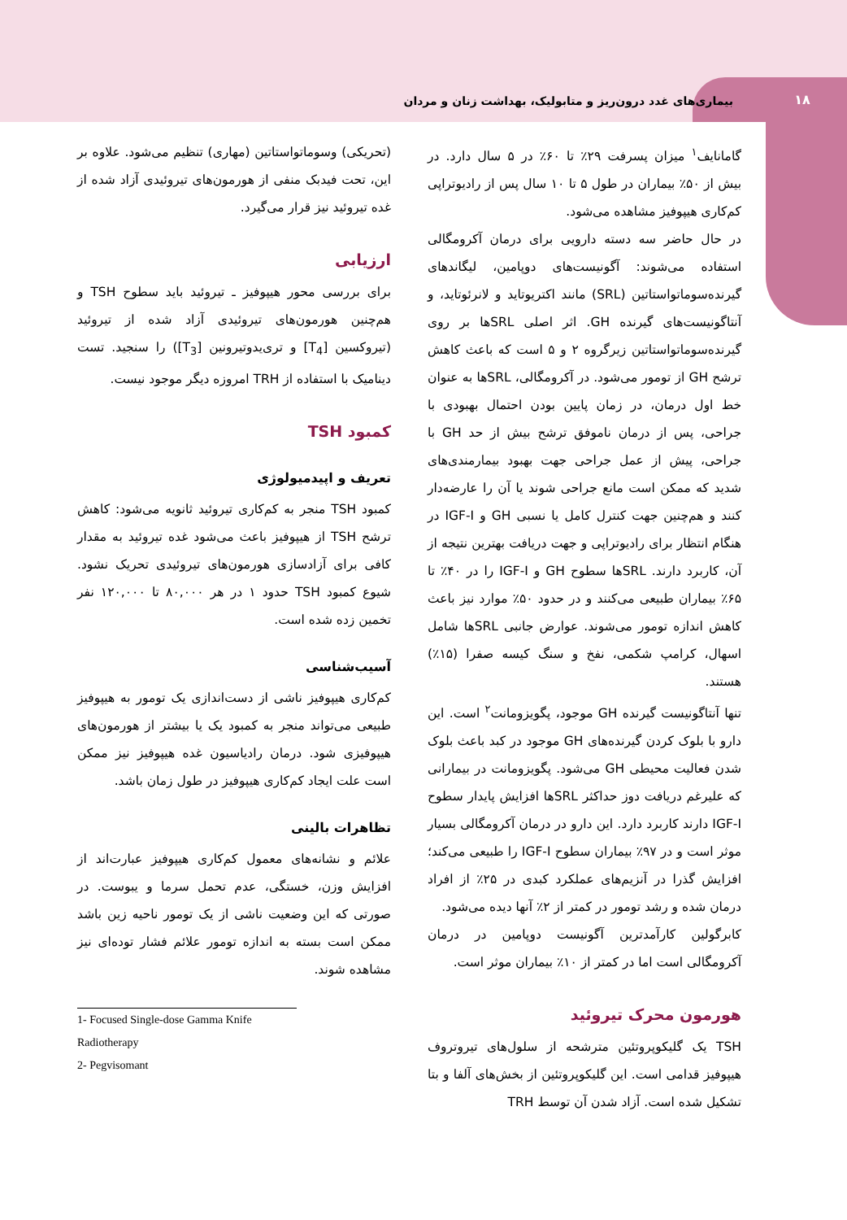۱۸
بیماری‌های غدد درون‌ریز و متابولیک، بهداشت زنان و مردان
گامانایف<sup>۱</sup> میزان پسرفت ۲۹٪ تا ۶۰٪ در ۵ سال دارد. در بیش از ۵۰٪ بیماران در طول ۵ تا ۱۰ سال پس از رادیوتراپی کم‌کاری هیپوفیز مشاهده می‌شود.
در حال حاضر سه دسته دارویی برای درمان آکرومگالی استفاده می‌شوند: آگونیست‌های دوپامین، لیگاندهای گیرنده‌سوماتواستاتین (SRL) مانند اکتریوتاید و لانرئوتاید، و آنتاگونیست‌های گیرنده GH. اثر اصلی SRLها بر روی گیرنده‌سوماتواستاتین زیرگروه ۲ و ۵ است که باعث کاهش ترشح GH از تومور می‌شود. در آکرومگالی، SRLها به عنوان خط اول درمان، در زمان پایین بودن احتمال بهبودی با جراحی، پس از درمان ناموفق ترشح بیش از حد GH با جراحی، پیش از عمل جراحی جهت بهبود بیمارمندی‌های شدید که ممکن است مانع جراحی شوند یا آن را عارضه‌دار کنند و هم‌چنین جهت کنترل کامل یا نسبی GH و IGF-I در هنگام انتظار برای رادیوتراپی و جهت دریافت بهترین نتیجه از آن، کاربرد دارند. SRLها سطوح GH و IGF-I را در ۴۰٪ تا ۶۵٪ بیماران طبیعی می‌کنند و در حدود ۵۰٪ موارد نیز باعث کاهش اندازه تومور می‌شوند. عوارض جانبی SRLها شامل اسهال، کرامپ شکمی، نفخ و سنگ کیسه صفرا (۱۵٪) هستند.
تنها آنتاگونیست گیرنده GH موجود، پگویزومانت<sup>۲</sup> است. این دارو با بلوک کردن گیرنده‌های GH موجود در کبد باعث بلوک شدن فعالیت محیطی GH می‌شود. پگویزومانت در بیمارانی که علیرغم دریافت دوز حداکثر SRLها افزایش پایدار سطوح IGF-I دارند کاربرد دارد. این دارو در درمان آکرومگالی بسیار موثر است و در ۹۷٪ بیماران سطوح IGF-I را طبیعی می‌کند؛ افزایش گذرا در آنزیم‌های عملکرد کبدی در ۲۵٪ از افراد درمان شده و رشد تومور در کمتر از ۲٪ آنها دیده می‌شود.
کابرگولین کارآمدترین آگونیست دوپامین در درمان آکرومگالی است اما در کمتر از ۱۰٪ بیماران موثر است.
هورمون محرک تیروئید
TSH یک گلیکوپروتئین مترشحه از سلول‌های تیروتروف هیپوفیز قدامی است. این گلیکوپروتئین از بخش‌های آلفا و بتا تشکیل شده است. آزاد شدن آن توسط TRH
(تحریکی) وسوماتواستاتین (مهاری) تنظیم می‌شود. علاوه بر این، تحت فیدبک منفی از هورمون‌های تیروئیدی آزاد شده از غده تیروئید نیز قرار می‌گیرد.
ارزیابی
برای بررسی محور هیپوفیز ـ تیروئید باید سطوح TSH و هم‌چنین هورمون‌های تیروئیدی آزاد شده از تیروئید (تیروکسین [T<sub>4</sub>] و تری‌یدوتیرونین [T<sub>3</sub>]) را سنجید. تست دینامیک با استفاده از TRH امروزه دیگر موجود نیست.
کمبود TSH
تعریف و اپیدمیولوژی
کمبود TSH منجر به کم‌کاری تیروئید ثانویه می‌شود: کاهش ترشح TSH از هیپوفیز باعث می‌شود غده تیروئید به مقدار کافی برای آزادسازی هورمون‌های تیروئیدی تحریک نشود. شیوع کمبود TSH حدود ۱ در هر ۸۰,۰۰۰ تا ۱۲۰,۰۰۰ نفر تخمین زده شده است.
آسیب‌شناسی
کم‌کاری هیپوفیز ناشی از دست‌اندازی یک تومور به هیپوفیز طبیعی می‌تواند منجر به کمبود یک یا بیشتر از هورمون‌های هیپوفیزی شود. درمان رادیاسیون غده هیپوفیز نیز ممکن است علت ایجاد کم‌کاری هیپوفیز در طول زمان باشد.
تظاهرات بالینی
علائم و نشانه‌های معمول کم‌کاری هیپوفیز عبارت‌اند از افزایش وزن، خستگی، عدم تحمل سرما و یبوست. در صورتی که این وضعیت ناشی از یک تومور ناحیه زین باشد ممکن است بسته به اندازه تومور علائم فشار توده‌ای نیز مشاهده شوند.
1- Focused Single-dose Gamma Knife Radiotherapy
2- Pegvisomant